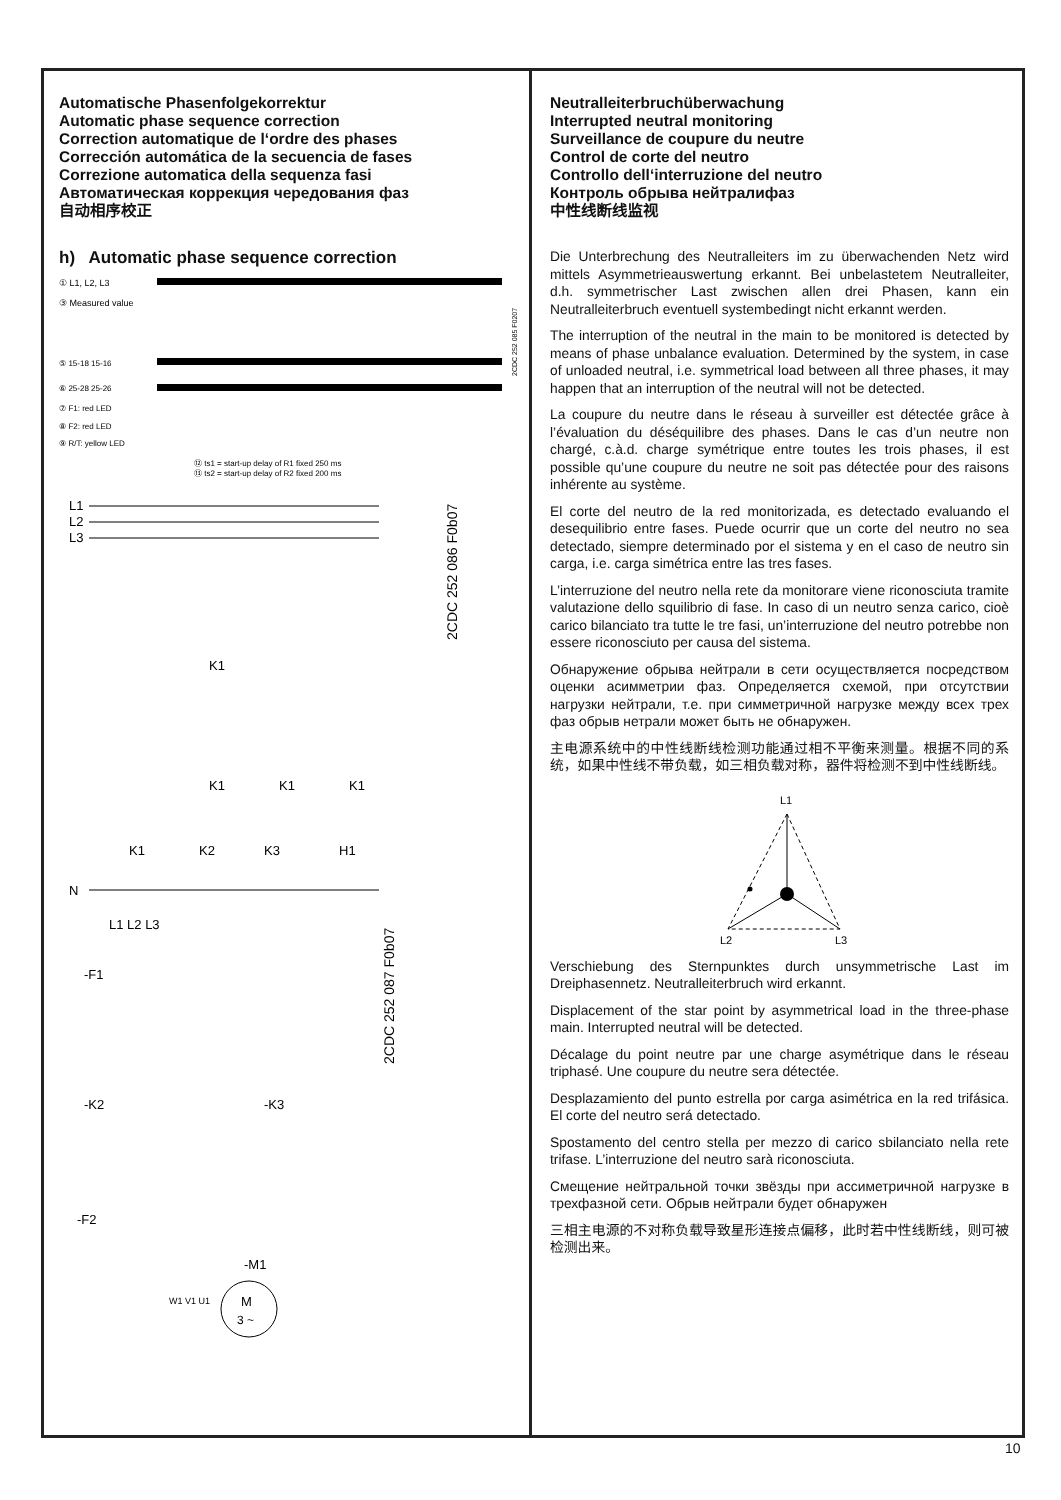Automatische Phasenfolgekorrektur
Automatic phase sequence correction
Correction automatique de l‘ordre des phases
Corrección automática de la secuencia de fases
Correzione automatica della sequenza fasi
Автоматическая коррекция чередования фаз
自动相序校正
h) Automatic phase sequence correction
① L1, L2, L3
③ Measured value
⑤ 15-18 15-16
⑥ 25-28 25-26
⑦ F1: red LED
⑧ F2: red LED
⑨ R/T: yellow LED
⑫ ts1 = start-up delay of R1 fixed 250 ms
⑬ ts2 = start-up delay of R2 fixed 200 ms
2CDC 252 085 F0207
L1
L2
L3
K1
K1
K1
K1
K1
K2
K3
H1
N
2CDC 252 086 F0b07
L1 L2 L3
-F1
-K2
-K3
-F2
-M1
M
3 ~
W1 V1 U1
2CDC 252 087 F0b07
Neutralleiterbruchüberwachung
Interrupted neutral monitoring
Surveillance de coupure du neutre
Control de corte del neutro
Controllo dell‘interruzione del neutro
Контроль обрыва нейтралифаз
中性线断线监视
Die Unterbrechung des Neutralleiters im zu überwachenden Netz wird mittels Asymmetrieauswertung erkannt. Bei unbelastetem Neutralleiter, d.h. symmetrischer Last zwischen allen drei Phasen, kann ein Neutralleiterbruch eventuell systembedingt nicht erkannt werden.
The interruption of the neutral in the main to be monitored is detected by means of phase unbalance evaluation. Determined by the system, in case of unloaded neutral, i.e. symmetrical load between all three phases, it may happen that an interruption of the neutral will not be detected.
La coupure du neutre dans le réseau à surveiller est détectée grâce à l’évaluation du déséquilibre des phases. Dans le cas d’un neutre non chargé, c.à.d. charge symétrique entre toutes les trois phases, il est possible qu’une coupure du neutre ne soit pas détectée pour des raisons inhérente au système.
El corte del neutro de la red monitorizada, es detectado evaluando el desequilibrio entre fases. Puede ocurrir que un corte del neutro no sea detectado, siempre determinado por el sistema y en el caso de neutro sin carga, i.e. carga simétrica entre las tres fases.
L’interruzione del neutro nella rete da monitorare viene riconosciuta tramite valutazione dello squilibrio di fase. In caso di un neutro senza carico, cioè carico bilanciato tra tutte le tre fasi, un’interruzione del neutro potrebbe non essere riconosciuto per causa del sistema.
Обнаружение обрыва нейтрали в сети осуществляется посредством оценки асимметрии фаз. Определяется схемой, при отсутствии нагрузки нейтрали, т.е. при симметричной нагрузке между всех трех фаз обрыв нетрали может быть не обнаружен.
主电源系统中的中性线断线检测功能通过相不平衡来测量。根据不同的系统，如果中性线不带负载，如三相负载对称，器件将检测不到中性线断线。
L1
L2
L3
Verschiebung des Sternpunktes durch unsymmetrische Last im Dreiphasennetz. Neutralleiterbruch wird erkannt.
Displacement of the star point by asymmetrical load in the three-phase main. Interrupted neutral will be detected.
Décalage du point neutre par une charge asymétrique dans le réseau triphasé. Une coupure du neutre sera détectée.
Desplazamiento del punto estrella por carga asimétrica en la red trifásica. El corte del neutro será detectado.
Spostamento del centro stella per mezzo di carico sbilanciato nella rete trifase. L’interruzione del neutro sarà riconosciuta.
Смещение нейтральной точки звёзды при ассиметричной нагрузке в трехфазной сети. Обрыв нейтрали будет обнаружен
三相主电源的不对称负载导致星形连接点偏移，此时若中性线断线，则可被检测出来。
10